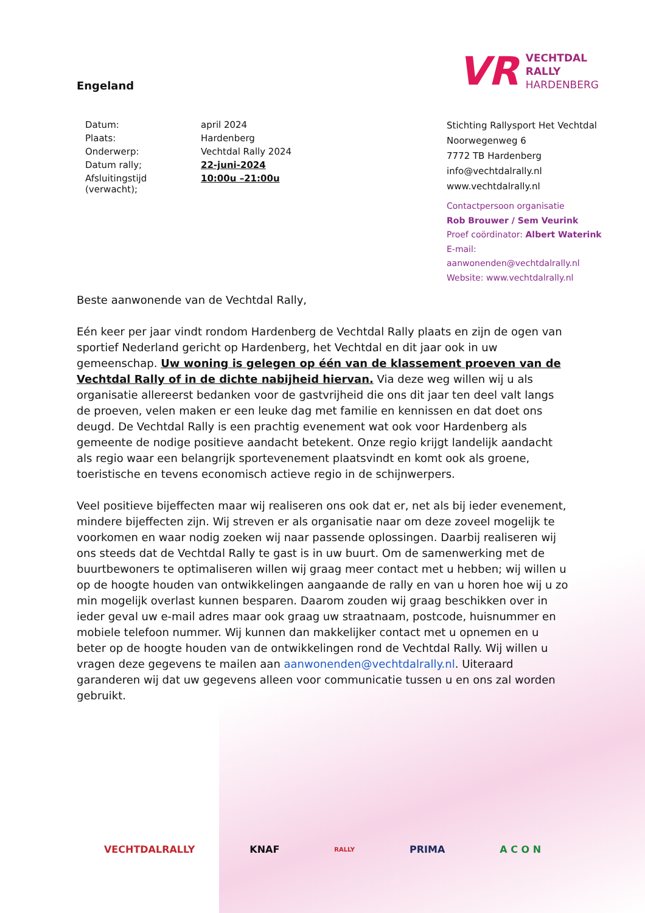Engeland
VR
VECHTDAL
RALLY
HARDENBERG
| Datum: | april 2024 |
| Plaats: | Hardenberg |
| Onderwerp: | Vechtdal Rally 2024 |
| Datum rally; | 22-juni-2024 |
| Afsluitingstijd (verwacht); | 10:00u –21:00u |
Stichting Rallysport Het Vechtdal
Noorwegenweg 6
7772 TB Hardenberg
info@vechtdalrally.nl
www.vechtdalrally.nl
Contactpersoon organisatie
Rob Brouwer / Sem Veurink
Proef coördinator: Albert Waterink
E-mail: aanwonenden@vechtdalrally.nl
Website: www.vechtdalrally.nl
Beste aanwonende van de Vechtdal Rally,
Eén keer per jaar vindt rondom Hardenberg de Vechtdal Rally plaats en zijn de ogen van sportief Nederland gericht op Hardenberg, het Vechtdal en dit jaar ook in uw gemeenschap. Uw woning is gelegen op één van de klassement proeven van de Vechtdal Rally of in de dichte nabijheid hiervan. Via deze weg willen wij u als organisatie allereerst bedanken voor de gastvrijheid die ons dit jaar ten deel valt langs de proeven, velen maken er een leuke dag met familie en kennissen en dat doet ons deugd. De Vechtdal Rally is een prachtig evenement wat ook voor Hardenberg als gemeente de nodige positieve aandacht betekent. Onze regio krijgt landelijk aandacht als regio waar een belangrijk sportevenement plaatsvindt en komt ook als groene, toeristische en tevens economisch actieve regio in de schijnwerpers.
Veel positieve bijeffecten maar wij realiseren ons ook dat er, net als bij ieder evenement, mindere bijeffecten zijn. Wij streven er als organisatie naar om deze zoveel mogelijk te voorkomen en waar nodig zoeken wij naar passende oplossingen. Daarbij realiseren wij ons steeds dat de Vechtdal Rally te gast is in uw buurt. Om de samenwerking met de buurtbewoners te optimaliseren willen wij graag meer contact met u hebben; wij willen u op de hoogte houden van ontwikkelingen aangaande de rally en van u horen hoe wij u zo min mogelijk overlast kunnen besparen. Daarom zouden wij graag beschikken over in ieder geval uw e-mail adres maar ook graag uw straatnaam, postcode, huisnummer en mobiele telefoon nummer. Wij kunnen dan makkelijker contact met u opnemen en u beter op de hoogte houden van de ontwikkelingen rond de Vechtdal Rally. Wij willen u vragen deze gegevens te mailen aan aanwonenden@vechtdalrally.nl. Uiteraard garanderen wij dat uw gegevens alleen voor communicatie tussen u en ons zal worden gebruikt.
VECHTDALRALLY KNAF RALLY PRIMA A C O N